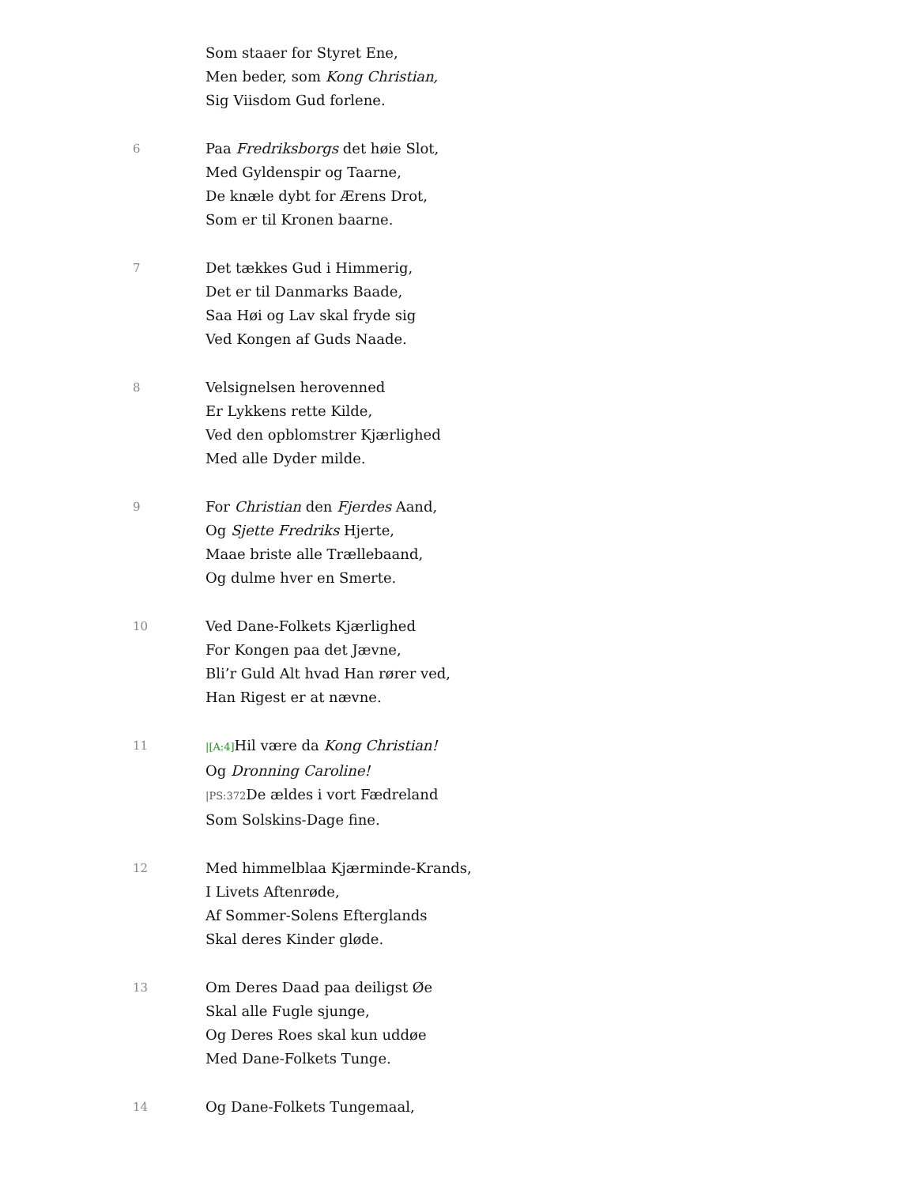Som staaer for Styret Ene,
Men beder, som Kong Christian,
Sig Viisdom Gud forlene.
6
Paa Fredriksborgs det høie Slot,
Med Gyldenspir og Taarne,
De knæle dybt for Ærens Drot,
Som er til Kronen baarne.
7
Det tækkes Gud i Himmerig,
Det er til Danmarks Baade,
Saa Høi og Lav skal fryde sig
Ved Kongen af Guds Naade.
8
Velsignelsen herovenned
Er Lykkens rette Kilde,
Ved den opblomstrer Kjærlighed
Med alle Dyder milde.
9
For Christian den Fjerdes Aand,
Og Sjette Fredriks Hjerte,
Maae briste alle Trællebaand,
Og dulme hver en Smerte.
10
Ved Dane-Folkets Kjærlighed
For Kongen paa det Jævne,
Bli’r Guld Alt hvad Han rører ved,
Han Rigest er at nævne.
11
|[A:4] Hil være da Kong Christian!
Og Dronning Caroline!
|PS:372 De ældes i vort Fædreland
Som Solskins-Dage fine.
12
Med himmelblaa Kjærminde-Krands,
I Livets Aftenrøde,
Af Sommer-Solens Efterglands
Skal deres Kinder gløde.
13
Om Deres Daad paa deiligst Øe
Skal alle Fugle sjunge,
Og Deres Roes skal kun uddøe
Med Dane-Folkets Tunge.
14
Og Dane-Folkets Tungemaal,